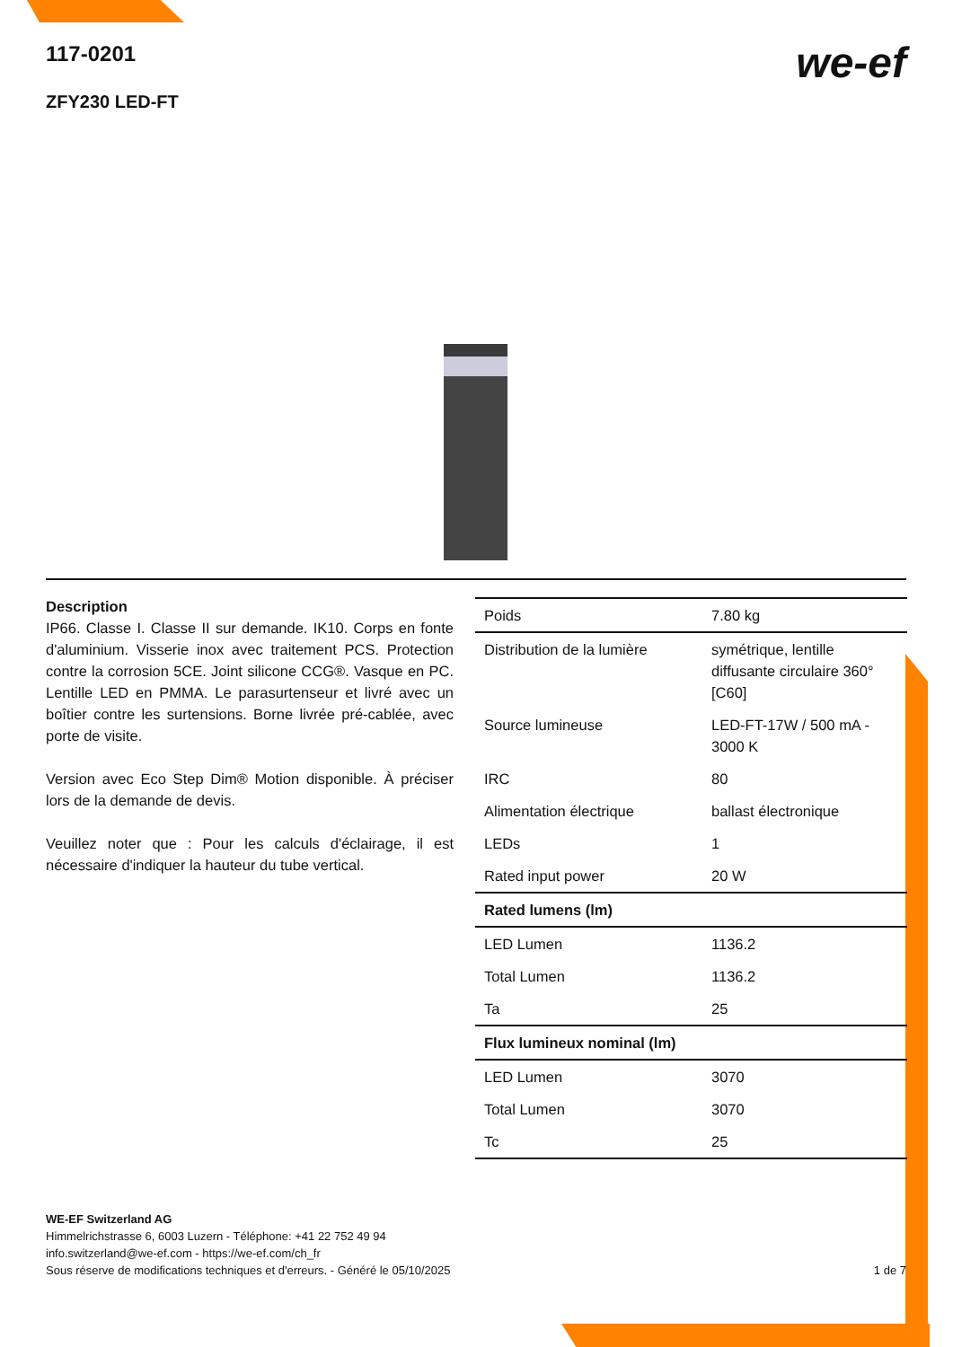117-0201
ZFY230 LED-FT
we-ef
Description
IP66. Classe I. Classe II sur demande. IK10. Corps en fonte d'aluminium. Visserie inox avec traitement PCS. Protection contre la corrosion 5CE. Joint silicone CCG®. Vasque en PC. Lentille LED en PMMA. Le parasurtenseur et livré avec un boîtier contre les surtensions. Borne livrée pré-cablée, avec porte de visite.
Version avec Eco Step Dim® Motion disponible. À préciser lors de la demande de devis.
Veuillez noter que : Pour les calculs d'éclairage, il est nécessaire d'indiquer la hauteur du tube vertical.
| Poids | 7.80 kg |
| Distribution de la lumière | symétrique, lentille diffusante circulaire 360° [C60] |
| Source lumineuse | LED-FT-17W / 500 mA - 3000 K |
| IRC | 80 |
| Alimentation électrique | ballast électronique |
| LEDs | 1 |
| Rated input power | 20 W |
| Rated lumens (lm) | |
| LED Lumen | 1136.2 |
| Total Lumen | 1136.2 |
| Ta | 25 |
| Flux lumineux nominal (lm) | |
| LED Lumen | 3070 |
| Total Lumen | 3070 |
| Tc | 25 |
WE-EF Switzerland AG
Himmelrichstrasse 6, 6003 Luzern - Téléphone: +41 22 752 49 94
info.switzerland@we-ef.com - https://we-ef.com/ch_fr
Sous réserve de modifications techniques et d'erreurs. - Généré le 05/10/2025 1 de 7